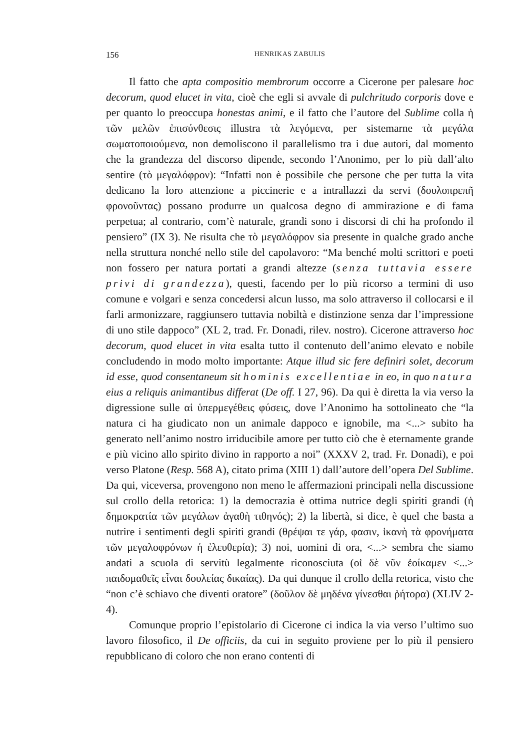156 HENRIKAS ZABULIS
Il fatto che apta compositio membrorum occorre a Cicerone per palesare hoc decorum, quod elucet in vita, cioè che egli si avvale di pulchritudo corporis dove e per quanto lo preoccupa honestas animi, e il fatto che l’autore del Sublime colla ἡ τῶν μελῶν ἐπισύνθεσις illustra τὰ λεγόμενα, per sistemarne τὰ μεγάλα σωματοποιούμενα, non demoliscono il parallelismo tra i due autori, dal momento che la grandezza del discorso dipende, secondo l’Anonimo, per lo più dall’alto sentire (τὸ μεγαλόφρον): “Infatti non è possibile che persone che per tutta la vita dedicano la loro attenzione a piccinerie e a intrallazzi da servi (δουλοπρεπῆ φρονοῦντας) possano produrre un qualcosa degno di ammirazione e di fama perpetua; al contrario, com’è naturale, grandi sono i discorsi di chi ha profondo il pensiero” (IX 3). Ne risulta che τὸ μεγαλόφρον sia presente in qualche grado anche nella struttura nonché nello stile del capolavoro: “Ma benché molti scrittori e poeti non fossero per natura portati a grandi altezze (senza tuttavia essere privi di grandezza), questi, facendo per lo più ricorso a termini di uso comune e volgari e senza concedersi alcun lusso, ma solo attraverso il collocarsi e il farli armonizzare, raggiunsero tuttavia nobiltà e distinzione senza dar l’impressione di uno stile dappoco” (XL 2, trad. Fr. Donadi, rilev. nostro). Cicerone attraverso hoc decorum, quod elucet in vita esalta tutto il contenuto dell’animo elevato e nobile concludendo in modo molto importante: Atque illud sic fere definiri solet, decorum id esse, quod consentaneum sit hominis excellentiae in eo, in quo natura eius a reliquis animantibus differat (De off. I 27, 96). Da qui è diretta la via verso la digressione sulle αἱ ὑπερμεγέθεις φύσεις, dove l’Anonimo ha sottolineato che “la natura ci ha giudicato non un animale dappoco e ignobile, ma <...> subito ha generato nell’animo nostro irriducibile amore per tutto ciò che è eternamente grande e più vicino allo spirito divino in rapporto a noi” (XXXV 2, trad. Fr. Donadi), e poi verso Platone (Resp. 568 A), citato prima (XIII 1) dall’autore dell’opera Del Sublime. Da qui, viceversa, provengono non meno le affermazioni principali nella discussione sul crollo della retorica: 1) la democrazia è ottima nutrice degli spiriti grandi (ἡ δημοκρατία τῶν μεγάλων ἀγαθὴ τιθηνός); 2) la libertà, si dice, è quel che basta a nutrire i sentimenti degli spiriti grandi (θρέψαι τε γάρ, φασιν, ἱκανὴ τὰ φρονήματα τῶν μεγαλοφρόνων ἡ ἐλευθερία); 3) noi, uomini di ora, <...> sembra che siamo andati a scuola di servitù legalmente riconosciuta (οἱ δὲ νῦν ἐοίκαμεν <...> παιδομαθεῖς εἶναι δουλείας δικαίας). Da qui dunque il crollo della retorica, visto che “non c’è schiavo che diventi oratore” (δοῦλον δὲ μηδένα γίνεσθαι ῥήτορα) (XLIV 2-4).
Comunque proprio l’epistolario di Cicerone ci indica la via verso l’ultimo suo lavoro filosofico, il De officiis, da cui in seguito proviene per lo più il pensiero repubblicano di coloro che non erano contenti di